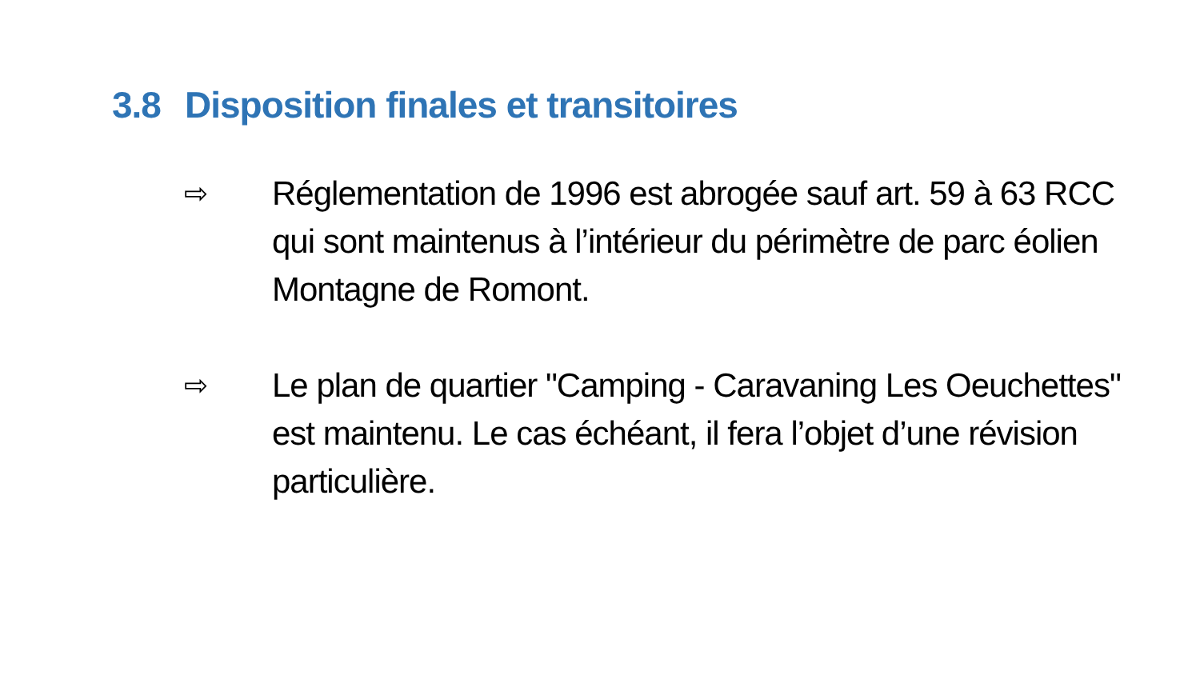3.8 Disposition finales et transitoires
⇨
Réglementation de 1996 est abrogée sauf art. 59 à 63 RCC qui sont maintenus à l’intérieur du périmètre de parc éolien Montagne de Romont.
⇨
Le plan de quartier "Camping - Caravaning Les Oeuchettes" est maintenu. Le cas échéant, il fera l’objet d’une révision particulière.